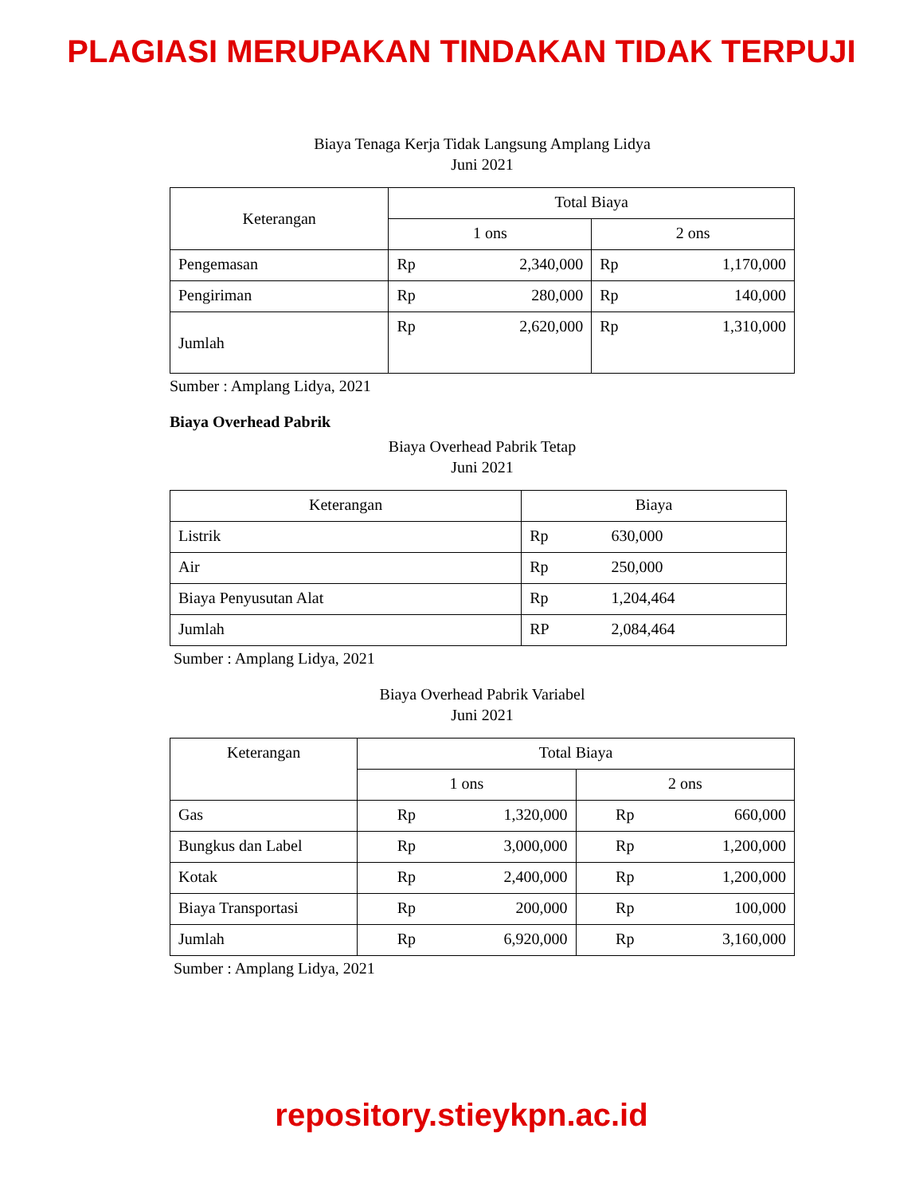PLAGIASI MERUPAKAN TINDAKAN TIDAK TERPUJI
Biaya Tenaga Kerja Tidak Langsung Amplang Lidya
Juni 2021
| Keterangan | Total Biaya | | | |
| --- | --- | --- | --- | --- |
| | 1 ons | | 2 ons | |
| Pengemasan | Rp | 2,340,000 | Rp | 1,170,000 |
| Pengiriman | Rp | 280,000 | Rp | 140,000 |
| Jumlah | Rp | 2,620,000 | Rp | 1,310,000 |
Sumber : Amplang Lidya, 2021
Biaya Overhead Pabrik
Biaya Overhead Pabrik Tetap
Juni 2021
| Keterangan | Biaya | |
| --- | --- | --- |
| Listrik | Rp | 630,000 |
| Air | Rp | 250,000 |
| Biaya Penyusutan Alat | Rp | 1,204,464 |
| Jumlah | RP | 2,084,464 |
Sumber : Amplang Lidya, 2021
Biaya Overhead Pabrik Variabel
Juni 2021
| Keterangan | Total Biaya | | | |
| --- | --- | --- | --- | --- |
| | 1 ons | | 2 ons | |
| Gas | Rp | 1,320,000 | Rp | 660,000 |
| Bungkus dan Label | Rp | 3,000,000 | Rp | 1,200,000 |
| Kotak | Rp | 2,400,000 | Rp | 1,200,000 |
| Biaya Transportasi | Rp | 200,000 | Rp | 100,000 |
| Jumlah | Rp | 6,920,000 | Rp | 3,160,000 |
Sumber : Amplang Lidya, 2021
repository.stieykpn.ac.id